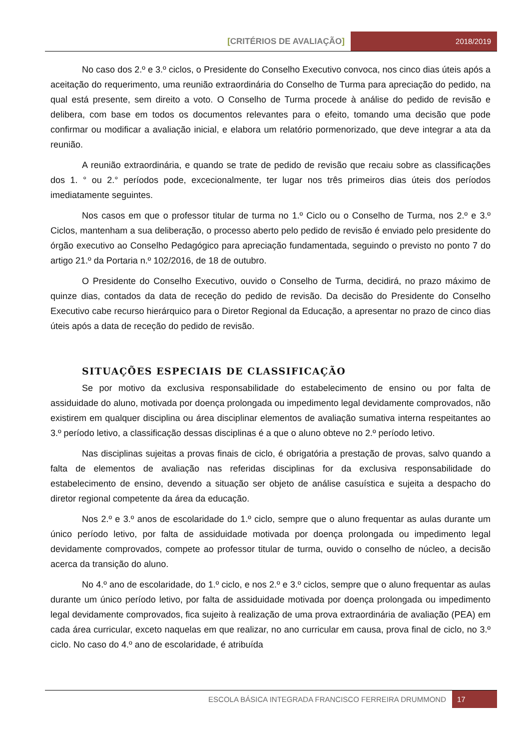[CRITÉRIOS DE AVALIAÇÃO] 2018/2019
No caso dos 2.º e 3.º ciclos, o Presidente do Conselho Executivo convoca, nos cinco dias úteis após a aceitação do requerimento, uma reunião extraordinária do Conselho de Turma para apreciação do pedido, na qual está presente, sem direito a voto. O Conselho de Turma procede à análise do pedido de revisão e delibera, com base em todos os documentos relevantes para o efeito, tomando uma decisão que pode confirmar ou modificar a avaliação inicial, e elabora um relatório pormenorizado, que deve integrar a ata da reunião.
A reunião extraordinária, e quando se trate de pedido de revisão que recaiu sobre as classificações dos 1. ° ou 2.° períodos pode, excecionalmente, ter lugar nos três primeiros dias úteis dos períodos imediatamente seguintes.
Nos casos em que o professor titular de turma no 1.º Ciclo ou o Conselho de Turma, nos 2.º e 3.º Ciclos, mantenham a sua deliberação, o processo aberto pelo pedido de revisão é enviado pelo presidente do órgão executivo ao Conselho Pedagógico para apreciação fundamentada, seguindo o previsto no ponto 7 do artigo 21.º da Portaria n.º 102/2016, de 18 de outubro.
O Presidente do Conselho Executivo, ouvido o Conselho de Turma, decidirá, no prazo máximo de quinze dias, contados da data de receção do pedido de revisão. Da decisão do Presidente do Conselho Executivo cabe recurso hierárquico para o Diretor Regional da Educação, a apresentar no prazo de cinco dias úteis após a data de receção do pedido de revisão.
SITUAÇÕES ESPECIAIS DE CLASSIFICAÇÃO
Se por motivo da exclusiva responsabilidade do estabelecimento de ensino ou por falta de assiduidade do aluno, motivada por doença prolongada ou impedimento legal devidamente comprovados, não existirem em qualquer disciplina ou área disciplinar elementos de avaliação sumativa interna respeitantes ao 3.º período letivo, a classificação dessas disciplinas é a que o aluno obteve no 2.º período letivo.
Nas disciplinas sujeitas a provas finais de ciclo, é obrigatória a prestação de provas, salvo quando a falta de elementos de avaliação nas referidas disciplinas for da exclusiva responsabilidade do estabelecimento de ensino, devendo a situação ser objeto de análise casuística e sujeita a despacho do diretor regional competente da área da educação.
Nos 2.º e 3.º anos de escolaridade do 1.º ciclo, sempre que o aluno frequentar as aulas durante um único período letivo, por falta de assiduidade motivada por doença prolongada ou impedimento legal devidamente comprovados, compete ao professor titular de turma, ouvido o conselho de núcleo, a decisão acerca da transição do aluno.
No 4.º ano de escolaridade, do 1.º ciclo, e nos 2.º e 3.º ciclos, sempre que o aluno frequentar as aulas durante um único período letivo, por falta de assiduidade motivada por doença prolongada ou impedimento legal devidamente comprovados, fica sujeito à realização de uma prova extraordinária de avaliação (PEA) em cada área curricular, exceto naquelas em que realizar, no ano curricular em causa, prova final de ciclo, no 3.º ciclo. No caso do 4.º ano de escolaridade, é atribuída
ESCOLA BÁSICA INTEGRADA FRANCISCO FERREIRA DRUMMOND
17